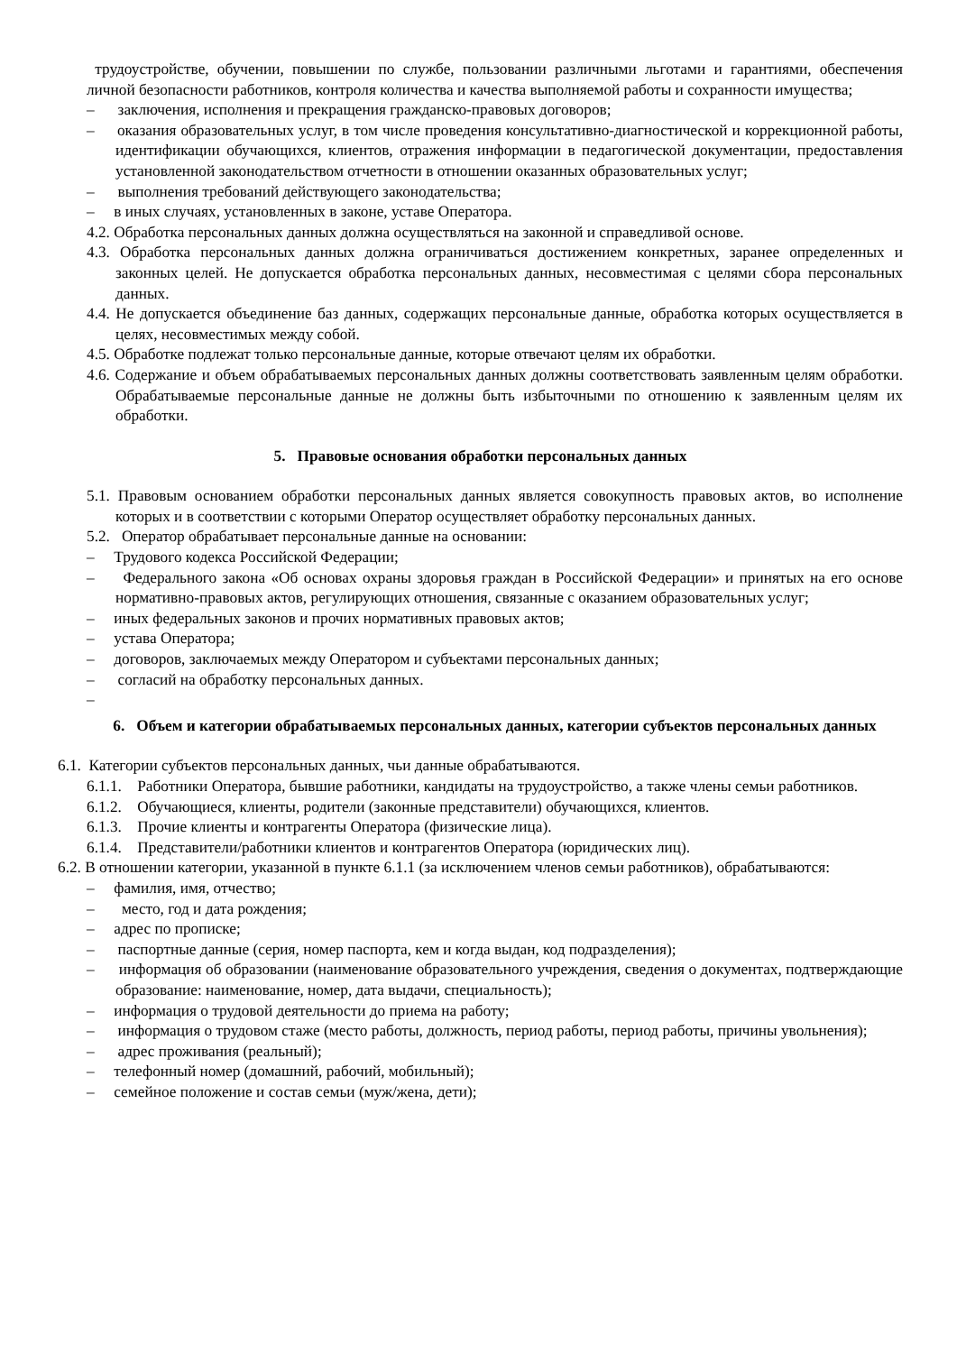трудоустройстве, обучении, повышении по службе, пользовании различными льготами и гарантиями, обеспечения личной безопасности работников, контроля количества и качества выполняемой работы и сохранности имущества;
– заключения, исполнения и прекращения гражданско-правовых договоров;
– оказания образовательных услуг, в том числе проведения консультативно-диагностической и коррекционной работы, идентификации обучающихся, клиентов, отражения информации в педагогической документации, предоставления установленной законодательством отчетности в отношении оказанных образовательных услуг;
– выполнения требований действующего законодательства;
– в иных случаях, установленных в законе, уставе Оператора.
4.2. Обработка персональных данных должна осуществляться на законной и справедливой основе.
4.3. Обработка персональных данных должна ограничиваться достижением конкретных, заранее определенных и законных целей. Не допускается обработка персональных данных, несовместимая с целями сбора персональных данных.
4.4. Не допускается объединение баз данных, содержащих персональные данные, обработка которых осуществляется в целях, несовместимых между собой.
4.5. Обработке подлежат только персональные данные, которые отвечают целям их обработки.
4.6. Содержание и объем обрабатываемых персональных данных должны соответствовать заявленным целям обработки. Обрабатываемые персональные данные не должны быть избыточными по отношению к заявленным целям их обработки.
5. Правовые основания обработки персональных данных
5.1. Правовым основанием обработки персональных данных является совокупность правовых актов, во исполнение которых и в соответствии с которыми Оператор осуществляет обработку персональных данных.
5.2. Оператор обрабатывает персональные данные на основании:
– Трудового кодекса Российской Федерации;
– Федерального закона «Об основах охраны здоровья граждан в Российской Федерации» и принятых на его основе нормативно-правовых актов, регулирующих отношения, связанные с оказанием образовательных услуг;
– иных федеральных законов и прочих нормативных правовых актов;
– устава Оператора;
– договоров, заключаемых между Оператором и субъектами персональных данных;
– согласий на обработку персональных данных.
–
6. Объем и категории обрабатываемых персональных данных, категории субъектов персональных данных
6.1. Категории субъектов персональных данных, чьи данные обрабатываются.
6.1.1. Работники Оператора, бывшие работники, кандидаты на трудоустройство, а также члены семьи работников.
6.1.2. Обучающиеся, клиенты, родители (законные представители) обучающихся, клиентов.
6.1.3. Прочие клиенты и контрагенты Оператора (физические лица).
6.1.4. Представители/работники клиентов и контрагентов Оператора (юридических лиц).
6.2. В отношении категории, указанной в пункте 6.1.1 (за исключением членов семьи работников), обрабатываются:
– фамилия, имя, отчество;
– место, год и дата рождения;
– адрес по прописке;
– паспортные данные (серия, номер паспорта, кем и когда выдан, код подразделения);
– информация об образовании (наименование образовательного учреждения, сведения о документах, подтверждающие образование: наименование, номер, дата выдачи, специальность);
– информация о трудовой деятельности до приема на работу;
– информация о трудовом стаже (место работы, должность, период работы, период работы, причины увольнения);
– адрес проживания (реальный);
– телефонный номер (домашний, рабочий, мобильный);
– семейное положение и состав семьи (муж/жена, дети);